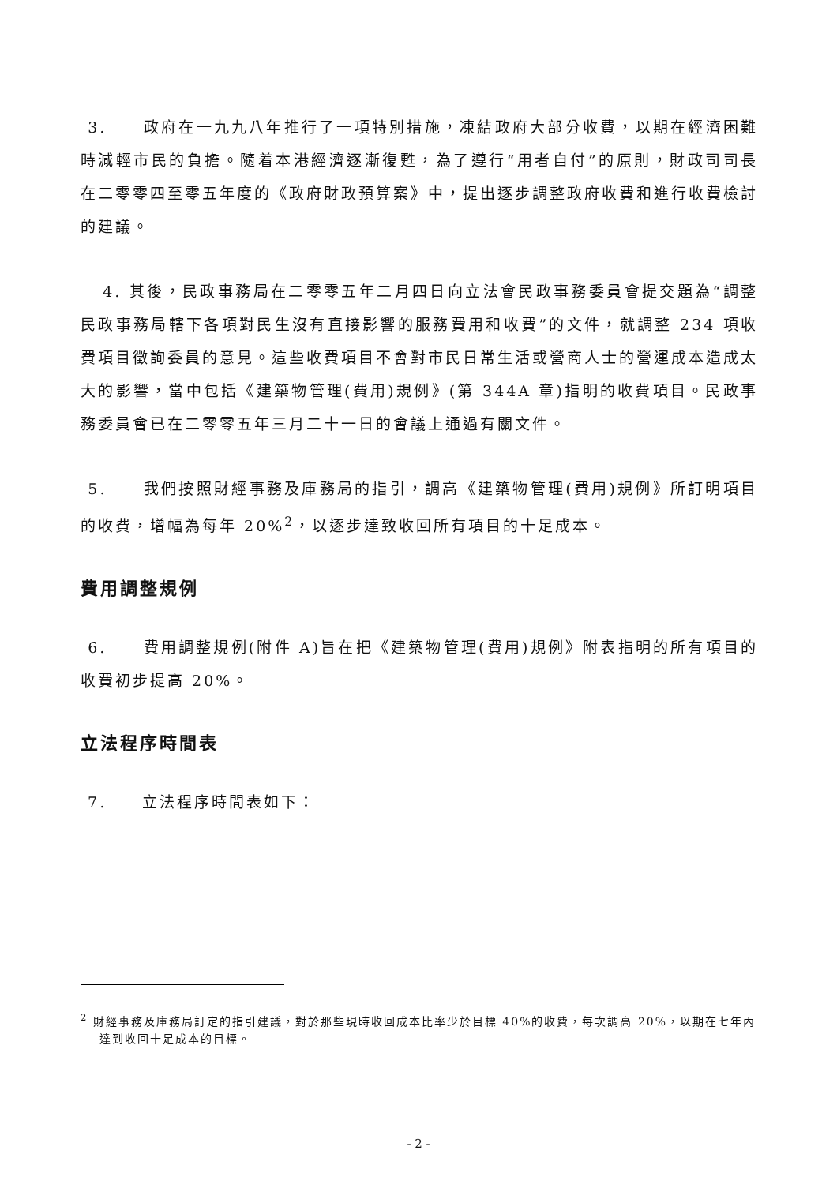3. 政府在一九九八年推行了一項特別措施，凍結政府大部分收費，以期在經濟困難時減輕市民的負擔。隨着本港經濟逐漸復甦，為了遵行“用者自付”的原則，財政司司長在二零零四至零五年度的《政府財政預算案》中，提出逐步調整政府收費和進行收費檢討的建議。
4. 其後，民政事務局在二零零五年二月四日向立法會民政事務委員會提交題為“調整民政事務局轄下各項對民生沒有直接影響的服務費用和收費”的文件，就調整 234 項收費項目徵詢委員的意見。這些收費項目不會對市民日常生活或營商人士的營運成本造成太大的影響，當中包括《建築物管理(費用)規例》(第 344A 章)指明的收費項目。民政事務委員會已在二零零五年三月二十一日的會議上通過有關文件。
5. 我們按照財經事務及庫務局的指引，調高《建築物管理(費用)規例》所訂明項目的收費，增幅為每年 20%<sup>2</sup>，以逐步達致收回所有項目的十足成本。
費用調整規例
6. 費用調整規例(附件 A)旨在把《建築物管理(費用)規例》附表指明的所有項目的收費初步提高 20%。
立法程序時間表
7. 立法程序時間表如下：
<sup>2</sup> 財經事務及庫務局訂定的指引建議，對於那些現時收回成本比率少於目標 40%的收費，每次調高 20%，以期在七年內達到收回十足成本的目標。
- 2 -